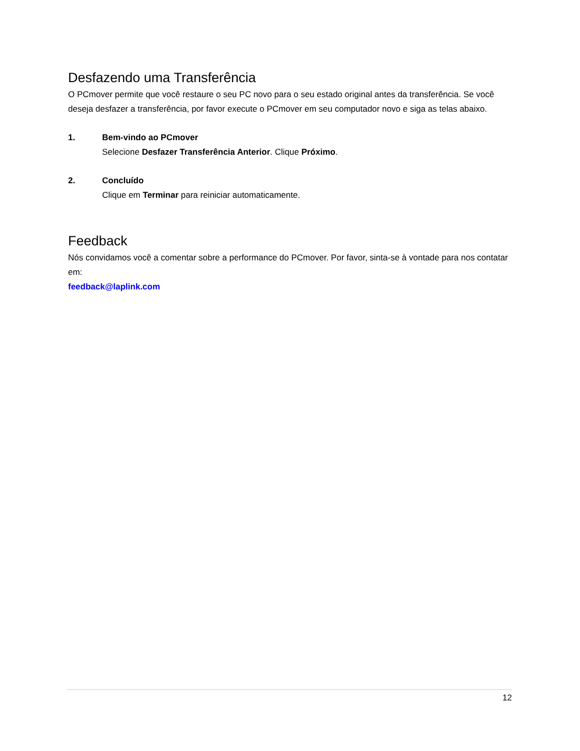Desfazendo uma Transferência
O PCmover permite que você restaure o seu PC novo para o seu estado original antes da transferência. Se você deseja desfazer a transferência, por favor execute o PCmover em seu computador novo e siga as telas abaixo.
1. Bem-vindo ao PCmover
Selecione Desfazer Transferência Anterior. Clique Próximo.
2. Concluído
Clique em Terminar para reiniciar automaticamente.
Feedback
Nós convidamos você a comentar sobre a performance do PCmover. Por favor, sinta-se à vontade para nos contatar em:
feedback@laplink.com
12